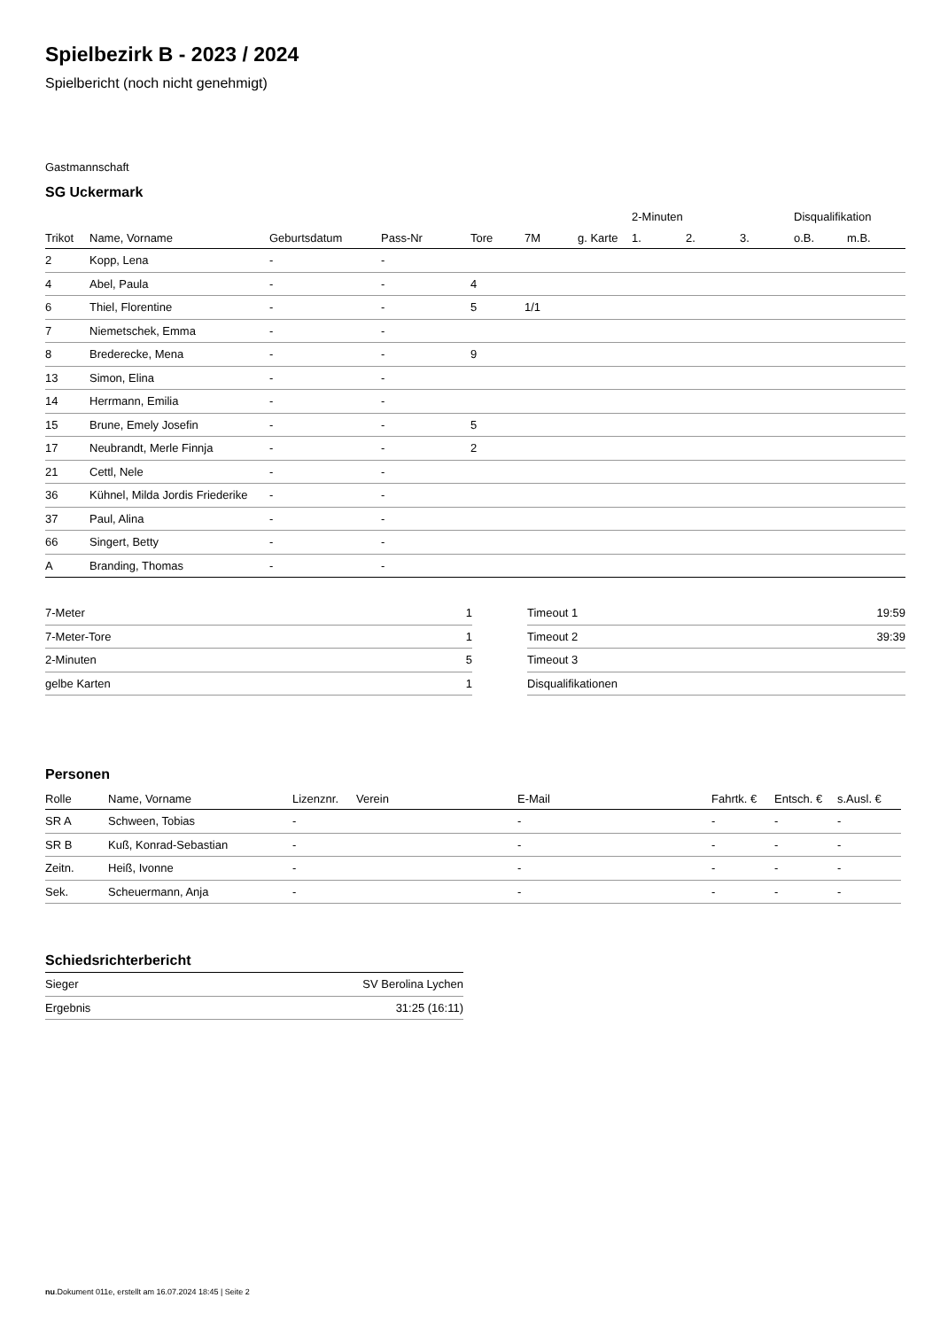Spielbezirk B - 2023 / 2024
Spielbericht (noch nicht genehmigt)
Gastmannschaft
SG Uckermark
| | | | | | | | 2-Minuten | | | Disqualifikation | |
| --- | --- | --- | --- | --- | --- | --- | --- | --- | --- | --- | --- |
| Trikot | Name, Vorname | Geburtsdatum | Pass-Nr | Tore | 7M | g. Karte | 1. | 2. | 3. | o.B. | m.B. |
| 2 | Kopp, Lena | - | - | | | | | | | | |
| 4 | Abel, Paula | - | - | 4 | | | | | | | |
| 6 | Thiel, Florentine | - | - | 5 | 1/1 | | | | | | |
| 7 | Niemetschek, Emma | - | - | | | | | | | | |
| 8 | Brederecke, Mena | - | - | 9 | | | | | | | |
| 13 | Simon, Elina | - | - | | | | | | | | |
| 14 | Herrmann, Emilia | - | - | | | | | | | | |
| 15 | Brune, Emely Josefin | - | - | 5 | | | | | | | |
| 17 | Neubrandt, Merle Finnja | - | - | 2 | | | | | | | |
| 21 | Cettl, Nele | - | - | | | | | | | | |
| 36 | Kühnel, Milda Jordis Friederike | - | - | | | | | | | | |
| 37 | Paul, Alina | - | - | | | | | | | | |
| 66 | Singert, Betty | - | - | | | | | | | | |
| A | Branding, Thomas | - | - | | | | | | | | |
| 7-Meter | 1 |
| 7-Meter-Tore | 1 |
| 2-Minuten | 5 |
| gelbe Karten | 1 |
| Timeout 1 | 19:59 |
| Timeout 2 | 39:39 |
| Timeout 3 | |
| Disqualifikationen | |
Personen
| Rolle | Name, Vorname | Lizenznr. | Verein | E-Mail | Fahrtk. € | Entsch. € | s.Ausl. € |
| --- | --- | --- | --- | --- | --- | --- | --- |
| SR A | Schween, Tobias | - | | - | - | - | - |
| SR B | Kuß, Konrad-Sebastian | - | | - | - | - | - |
| Zeitn. | Heiß, Ivonne | - | | - | - | - | - |
| Sek. | Scheuermann, Anja | - | | - | - | - | - |
Schiedsrichterbericht
| Sieger | SV Berolina Lychen |
| Ergebnis | 31:25 (16:11) |
nu.Dokument 011e, erstellt am 16.07.2024 18:45 | Seite 2